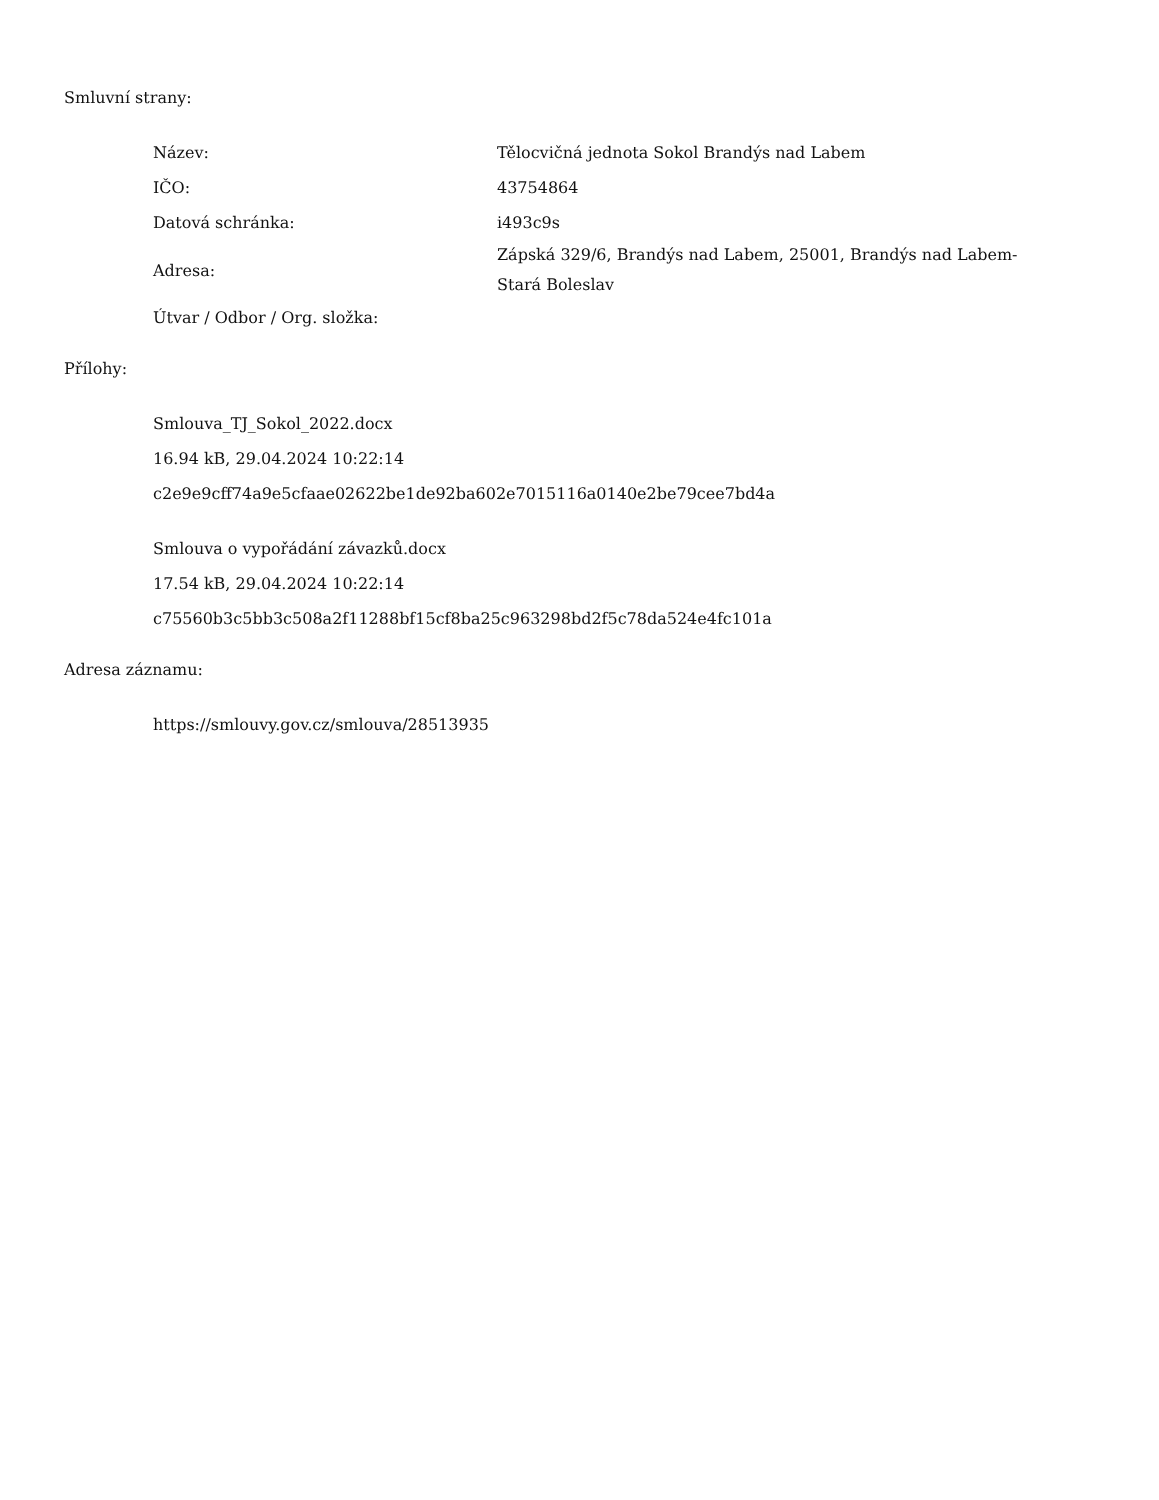Smluvní strany:
| Název: | Tělocvičná jednota Sokol Brandýs nad Labem |
| IČO: | 43754864 |
| Datová schránka: | i493c9s |
| Adresa: | Zápská 329/6, Brandýs nad Labem, 25001, Brandýs nad Labem-Stará Boleslav |
| Útvar / Odbor / Org. složka: | |
Přílohy:
Smlouva_TJ_Sokol_2022.docx
16.94 kB, 29.04.2024 10:22:14
c2e9e9cff74a9e5cfaae02622be1de92ba602e7015116a0140e2be79cee7bd4a
Smlouva o vypořádání závazků.docx
17.54 kB, 29.04.2024 10:22:14
c75560b3c5bb3c508a2f11288bf15cf8ba25c963298bd2f5c78da524e4fc101a
Adresa záznamu:
https://smlouvy.gov.cz/smlouva/28513935